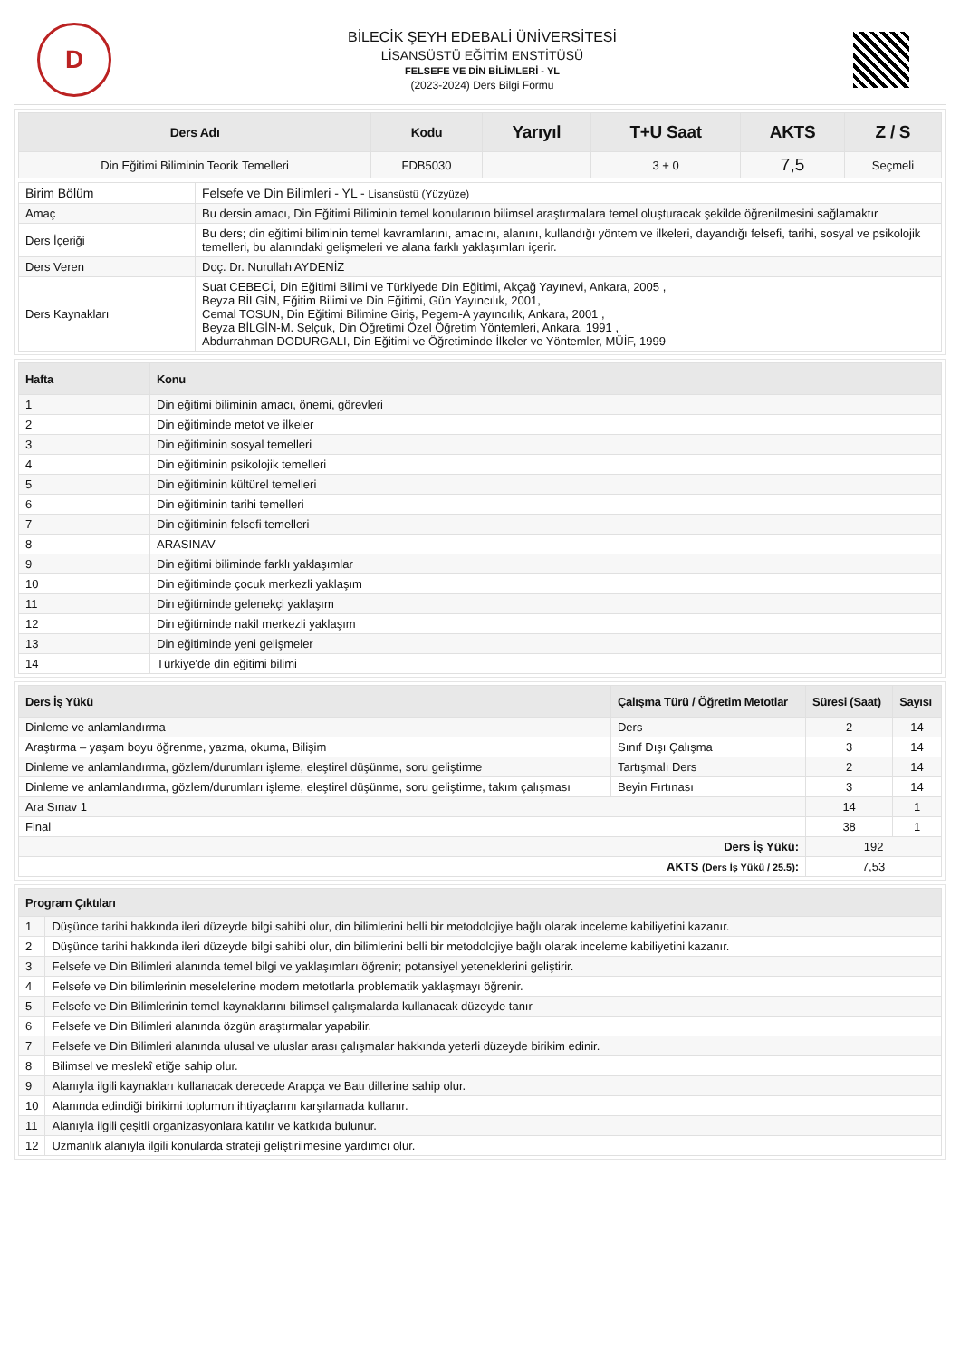D
BİLECİK ŞEYH EDEBALİ ÜNİVERSİTESİ
LİSANSÜSTÜ EĞİTİM ENSTİTÜSÜ
FELSEFE VE DİN BİLİMLERİ - YL
(2023-2024) Ders Bilgi Formu
| Ders Adı | Kodu | Yarıyıl | T+U Saat | AKTS | Z / S |
| --- | --- | --- | --- | --- | --- |
| Din Eğitimi Biliminin Teorik Temelleri | FDB5030 | | 3 + 0 | 7,5 | Seçmeli |
| Birim Bölüm | Felsefe ve Din Bilimleri - YL - Lisansüstü (Yüzyüze) |
| Amaç | Bu dersin amacı, Din Eğitimi Biliminin temel konularının bilimsel araştırmalara temel oluşturacak şekilde öğrenilmesini sağlamaktır |
| Ders İçeriği | Bu ders; din eğitimi biliminin temel kavramlarını, amacını, alanını, kullandığı yöntem ve ilkeleri, dayandığı felsefi, tarihi, sosyal ve psikolojik temelleri, bu alanındaki gelişmeleri ve alana farklı yaklaşımları içerir. |
| Ders Veren | Doç. Dr. Nurullah AYDENİZ |
| Ders Kaynakları | Suat CEBECİ, Din Eğitimi Bilimi ve Türkiyede Din Eğitimi, Akçağ Yayınevi, Ankara, 2005 , Beyza BİLGİN, Eğitim Bilimi ve Din Eğitimi, Gün Yayıncılık, 2001, Cemal TOSUN, Din Eğitimi Bilimine Giriş, Pegem-A yayıncılık, Ankara, 2001 , Beyza BİLGİN-M. Selçuk, Din Öğretimi Özel Öğretim Yöntemleri, Ankara, 1991 , Abdurrahman DODURGALI, Din Eğitimi ve Öğretiminde İlkeler ve Yöntemler, MÜİF, 1999 |
| Hafta | Konu |
| --- | --- |
| 1 | Din eğitimi biliminin amacı, önemi, görevleri |
| 2 | Din eğitiminde metot ve ilkeler |
| 3 | Din eğitiminin sosyal temelleri |
| 4 | Din eğitiminin psikolojik temelleri |
| 5 | Din eğitiminin kültürel temelleri |
| 6 | Din eğitiminin tarihi temelleri |
| 7 | Din eğitiminin felsefi temelleri |
| 8 | ARASINAV |
| 9 | Din eğitimi biliminde farklı yaklaşımlar |
| 10 | Din eğitiminde çocuk merkezli yaklaşım |
| 11 | Din eğitiminde gelenekçi yaklaşım |
| 12 | Din eğitiminde nakil merkezli yaklaşım |
| 13 | Din eğitiminde yeni gelişmeler |
| 14 | Türkiye'de din eğitimi bilimi |
| Ders İş Yükü | Çalışma Türü / Öğretim Metotlar | Süresi (Saat) | Sayısı |
| --- | --- | --- | --- |
| Dinleme ve anlamlandırma | Ders | 2 | 14 |
| Araştırma – yaşam boyu öğrenme, yazma, okuma, Bilişim | Sınıf Dışı Çalışma | 3 | 14 |
| Dinleme ve anlamlandırma, gözlem/durumları işleme, eleştirel düşünme, soru geliştirme | Tartışmalı Ders | 2 | 14 |
| Dinleme ve anlamlandırma, gözlem/durumları işleme, eleştirel düşünme, soru geliştirme, takım çalışması | Beyin Fırtınası | 3 | 14 |
| Ara Sınav 1 | | 14 | 1 |
| Final | | 38 | 1 |
| Ders İş Yükü: | | 192 | |
| AKTS (Ders İş Yükü / 25.5) : | | 7,53 | |
| Program Çıktıları | |
| --- | --- |
| 1 | Düşünce tarihi hakkında ileri düzeyde bilgi sahibi olur, din bilimlerini belli bir metodolojiye bağlı olarak inceleme kabiliyetini kazanır. |
| 2 | Düşünce tarihi hakkında ileri düzeyde bilgi sahibi olur, din bilimlerini belli bir metodolojiye bağlı olarak inceleme kabiliyetini kazanır. |
| 3 | Felsefe ve Din Bilimleri alanında temel bilgi ve yaklaşımları öğrenir; potansiyel yeteneklerini geliştirir. |
| 4 | Felsefe ve Din bilimlerinin meselelerine modern metotlarla problematik yaklaşmayı öğrenir. |
| 5 | Felsefe ve Din Bilimlerinin temel kaynaklarını bilimsel çalışmalarda kullanacak düzeyde tanır |
| 6 | Felsefe ve Din Bilimleri alanında özgün araştırmalar yapabilir. |
| 7 | Felsefe ve Din Bilimleri alanında ulusal ve uluslar arası çalışmalar hakkında yeterli düzeyde birikim edinir. |
| 8 | Bilimsel ve meslekî etiğe sahip olur. |
| 9 | Alanıyla ilgili kaynakları kullanacak derecede Arapça ve Batı dillerine sahip olur. |
| 10 | Alanında edindiği birikimi toplumun ihtiyaçlarını karşılamada kullanır. |
| 11 | Alanıyla ilgili çeşitli organizasyonlara katılır ve katkıda bulunur. |
| 12 | Uzmanlık alanıyla ilgili konularda strateji geliştirilmesine yardımcı olur. |